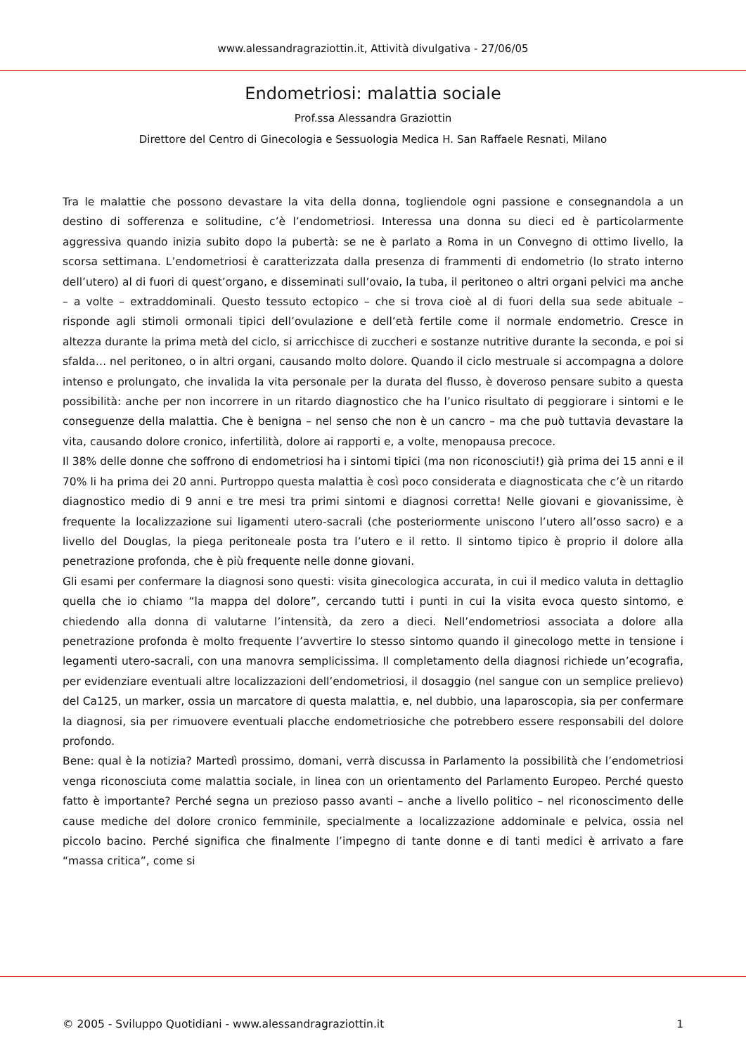www.alessandragraziottin.it, Attività divulgativa - 27/06/05
Endometriosi: malattia sociale
Prof.ssa Alessandra Graziottin
Direttore del Centro di Ginecologia e Sessuologia Medica H. San Raffaele Resnati, Milano
Tra le malattie che possono devastare la vita della donna, togliendole ogni passione e consegnandola a un destino di sofferenza e solitudine, c’è l’endometriosi. Interessa una donna su dieci ed è particolarmente aggressiva quando inizia subito dopo la pubertà: se ne è parlato a Roma in un Convegno di ottimo livello, la scorsa settimana. L’endometriosi è caratterizzata dalla presenza di frammenti di endometrio (lo strato interno dell’utero) al di fuori di quest’organo, e disseminati sull’ovaio, la tuba, il peritoneo o altri organi pelvici ma anche – a volte – extraddominali. Questo tessuto ectopico – che si trova cioè al di fuori della sua sede abituale – risponde agli stimoli ormonali tipici dell’ovulazione e dell’età fertile come il normale endometrio. Cresce in altezza durante la prima metà del ciclo, si arricchisce di zuccheri e sostanze nutritive durante la seconda, e poi si sfalda… nel peritoneo, o in altri organi, causando molto dolore. Quando il ciclo mestruale si accompagna a dolore intenso e prolungato, che invalida la vita personale per la durata del flusso, è doveroso pensare subito a questa possibilità: anche per non incorrere in un ritardo diagnostico che ha l’unico risultato di peggiorare i sintomi e le conseguenze della malattia. Che è benigna – nel senso che non è un cancro – ma che può tuttavia devastare la vita, causando dolore cronico, infertilità, dolore ai rapporti e, a volte, menopausa precoce.
Il 38% delle donne che soffrono di endometriosi ha i sintomi tipici (ma non riconosciuti!) già prima dei 15 anni e il 70% li ha prima dei 20 anni. Purtroppo questa malattia è così poco considerata e diagnosticata che c’è un ritardo diagnostico medio di 9 anni e tre mesi tra primi sintomi e diagnosi corretta! Nelle giovani e giovanissime, è frequente la localizzazione sui ligamenti utero-sacrali (che posteriormente uniscono l’utero all’osso sacro) e a livello del Douglas, la piega peritoneale posta tra l’utero e il retto. Il sintomo tipico è proprio il dolore alla penetrazione profonda, che è più frequente nelle donne giovani.
Gli esami per confermare la diagnosi sono questi: visita ginecologica accurata, in cui il medico valuta in dettaglio quella che io chiamo “la mappa del dolore”, cercando tutti i punti in cui la visita evoca questo sintomo, e chiedendo alla donna di valutarne l’intensità, da zero a dieci. Nell’endometriosi associata a dolore alla penetrazione profonda è molto frequente l’avvertire lo stesso sintomo quando il ginecologo mette in tensione i legamenti utero-sacrali, con una manovra semplicissima. Il completamento della diagnosi richiede un’ecografia, per evidenziare eventuali altre localizzazioni dell’endometriosi, il dosaggio (nel sangue con un semplice prelievo) del Ca125, un marker, ossia un marcatore di questa malattia, e, nel dubbio, una laparoscopia, sia per confermare la diagnosi, sia per rimuovere eventuali placche endometriosiche che potrebbero essere responsabili del dolore profondo.
Bene: qual è la notizia? Martedì prossimo, domani, verrà discussa in Parlamento la possibilità che l’endometriosi venga riconosciuta come malattia sociale, in linea con un orientamento del Parlamento Europeo. Perché questo fatto è importante? Perché segna un prezioso passo avanti – anche a livello politico – nel riconoscimento delle cause mediche del dolore cronico femminile, specialmente a localizzazione addominale e pelvica, ossia nel piccolo bacino. Perché significa che finalmente l’impegno di tante donne e di tanti medici è arrivato a fare “massa critica”, come si
© 2005 - Sviluppo Quotidiani - www.alessandragraziottin.it 1